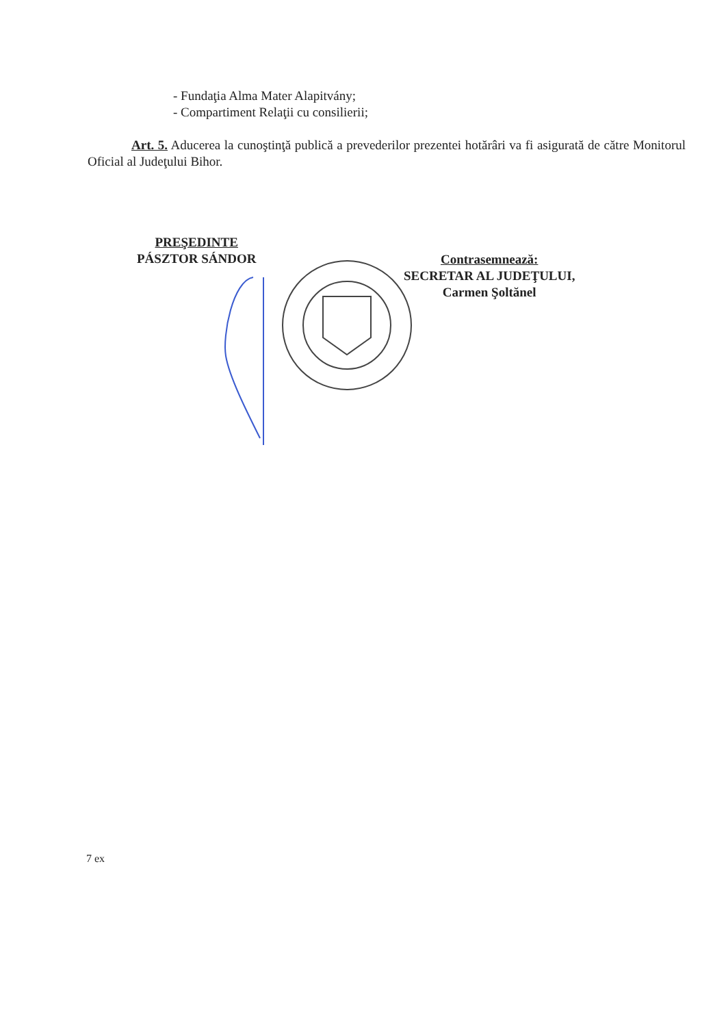- Fundaţia Alma Mater Alapitvány;
- Compartiment Relaţii cu consilierii;
Art. 5. Aducerea la cunoştinţă publică a prevederilor prezentei hotărâri va fi asigurată de către Monitorul Oficial al Judeţului Bihor.
PREŞEDINTE
PÁSZTOR SÁNDOR
Contrasemnează:
SECRETAR AL JUDEŢULUI,
Carmen Şoltănel
7 ex